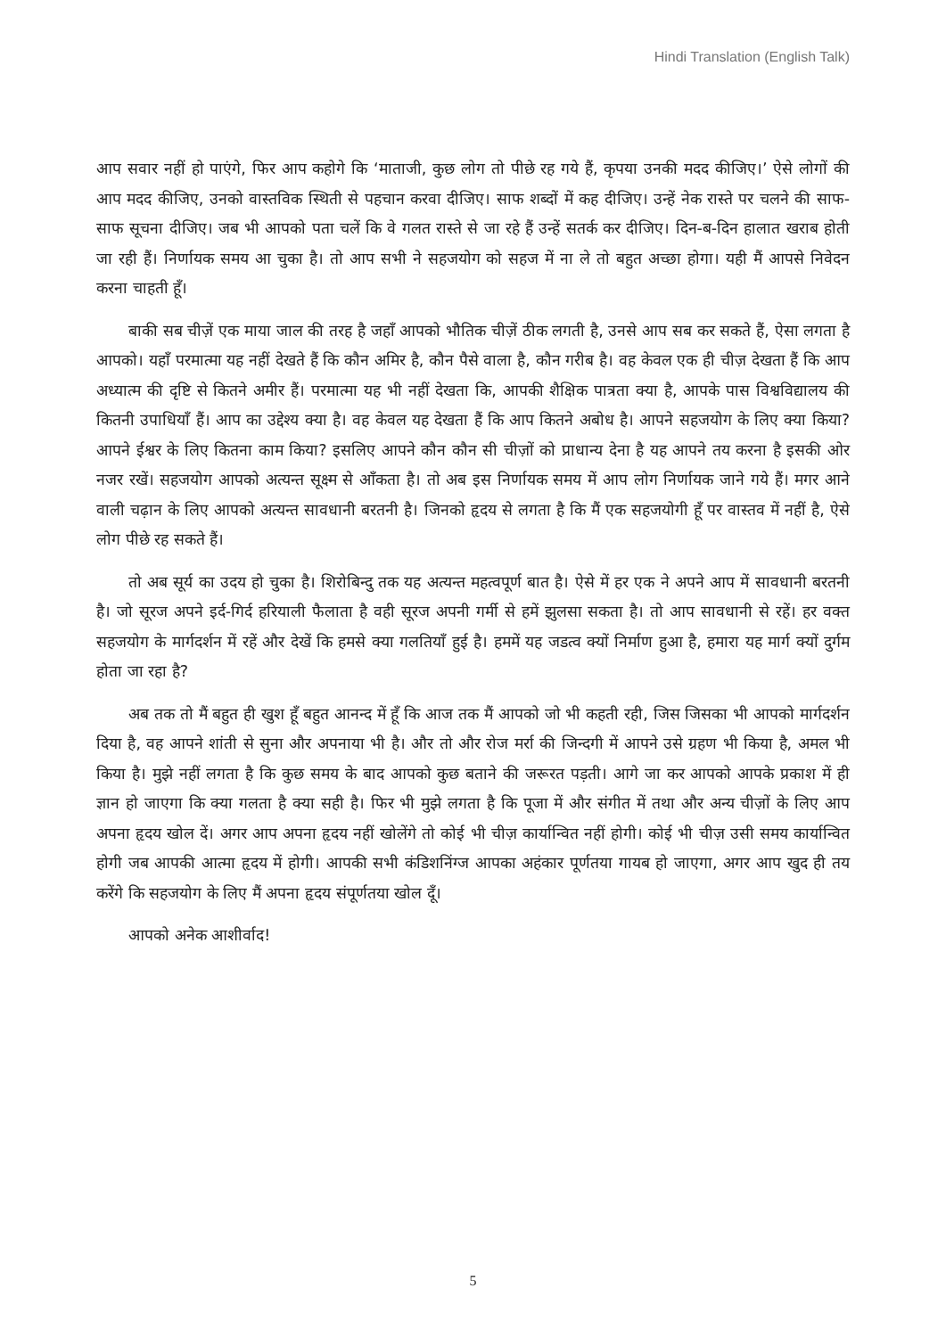Hindi Translation (English Talk)
आप सवार नहीं हो पाएंगे, फिर आप कहोगे कि ‘माताजी, कुछ लोग तो पीछे रह गये हैं, कृपया उनकी मदद कीजिए।’ ऐसे लोगों की आप मदद कीजिए, उनको वास्तविक स्थिती से पहचान करवा दीजिए। साफ शब्दों में कह दीजिए। उन्हें नेक रास्ते पर चलने की साफ-साफ सूचना दीजिए। जब भी आपको पता चलें कि वे गलत रास्ते से जा रहे हैं उन्हें सतर्क कर दीजिए। दिन-ब-दिन हालात खराब होती जा रही हैं। निर्णायक समय आ चुका है। तो आप सभी ने सहजयोग को सहज में ना ले तो बहुत अच्छा होगा। यही मैं आपसे निवेदन करना चाहती हूँ।
बाकी सब चीज़ें एक माया जाल की तरह है जहाँ आपको भौतिक चीज़ें ठीक लगती है, उनसे आप सब कर सकते हैं, ऐसा लगता है आपको। यहाँ परमात्मा यह नहीं देखते हैं कि कौन अमिर है, कौन पैसे वाला है, कौन गरीब है। वह केवल एक ही चीज़ देखता हैं कि आप अध्यात्म की दृष्टि से कितने अमीर हैं। परमात्मा यह भी नहीं देखता कि, आपकी शैक्षिक पात्रता क्या है, आपके पास विश्वविद्यालय की कितनी उपाधियाँ हैं। आप का उद्देश्य क्या है। वह केवल यह देखता हैं कि आप कितने अबोध है। आपने सहजयोग के लिए क्या किया? आपने ईश्वर के लिए कितना काम किया? इसलिए आपने कौन कौन सी चीज़ों को प्राधान्य देना है यह आपने तय करना है इसकी ओर नजर रखें। सहजयोग आपको अत्यन्त सूक्ष्म से आँकता है। तो अब इस निर्णायक समय में आप लोग निर्णायक जाने गये हैं। मगर आने वाली चढ़ान के लिए आपको अत्यन्त सावधानी बरतनी है। जिनको हृदय से लगता है कि मैं एक सहजयोगी हूँ पर वास्तव में नहीं है, ऐसे लोग पीछे रह सकते हैं।
तो अब सूर्य का उदय हो चुका है। शिरोबिन्दु तक यह अत्यन्त महत्वपूर्ण बात है। ऐसे में हर एक ने अपने आप में सावधानी बरतनी है। जो सूरज अपने इर्द-गिर्द हरियाली फैलाता है वही सूरज अपनी गर्मी से हमें झुलसा सकता है। तो आप सावधानी से रहें। हर वक्त सहजयोग के मार्गदर्शन में रहें और देखें कि हमसे क्या गलतियाँ हुई है। हममें यह जडत्व क्यों निर्माण हुआ है, हमारा यह मार्ग क्यों दुर्गम होता जा रहा है?
अब तक तो मैं बहुत ही खुश हूँ बहुत आनन्द में हूँ कि आज तक मैं आपको जो भी कहती रही, जिस जिसका भी आपको मार्गदर्शन दिया है, वह आपने शांती से सुना और अपनाया भी है। और तो और रोज मर्रा की जिन्दगी में आपने उसे ग्रहण भी किया है, अमल भी किया है। मुझे नहीं लगता है कि कुछ समय के बाद आपको कुछ बताने की जरूरत पड़ती। आगे जा कर आपको आपके प्रकाश में ही ज्ञान हो जाएगा कि क्या गलता है क्या सही है। फिर भी मुझे लगता है कि पूजा में और संगीत में तथा और अन्य चीज़ों के लिए आप अपना हृदय खोल दें। अगर आप अपना हृदय नहीं खोलेंगे तो कोई भी चीज़ कार्यान्वित नहीं होगी। कोई भी चीज़ उसी समय कार्यान्वित होगी जब आपकी आत्मा हृदय में होगी। आपकी सभी कंडिशनिंग्ज आपका अहंकार पूर्णतया गायब हो जाएगा, अगर आप खुद ही तय करेंगे कि सहजयोग के लिए मैं अपना हृदय संपूर्णतया खोल दूँ।
आपको अनेक आशीर्वाद!
5